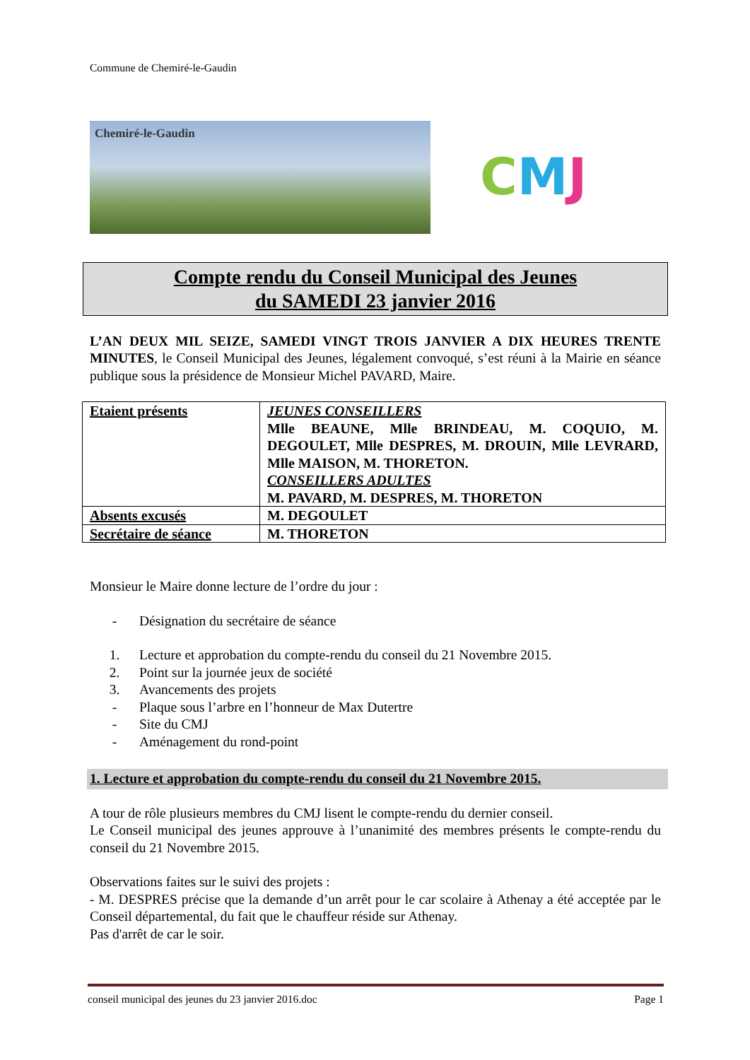Commune de Chemiré-le-Gaudin
Chemiré-le-Gaudin
CMJ
Compte rendu du Conseil Municipal des Jeunes
du SAMEDI 23 janvier 2016
L’AN DEUX MIL SEIZE, SAMEDI VINGT TROIS JANVIER A DIX HEURES TRENTE MINUTES, le Conseil Municipal des Jeunes, légalement convoqué, s’est réuni à la Mairie en séance publique sous la présidence de Monsieur Michel PAVARD, Maire.
| Etaient présents | JEUNES CONSEILLERS Mlle BEAUNE, Mlle BRINDEAU, M. COQUIO, M. DEGOULET, Mlle DESPRES, M. DROUIN, Mlle LEVRARD, Mlle MAISON, M. THORETON. CONSEILLERS ADULTES M. PAVARD, M. DESPRES, M. THORETON |
| Absents excusés | M. DEGOULET |
| Secrétaire de séance | M. THORETON |
Monsieur le Maire donne lecture de l’ordre du jour :
- Désignation du secrétaire de séance
1. Lecture et approbation du compte-rendu du conseil du 21 Novembre 2015.
2. Point sur la journée jeux de société
3. Avancements des projets
- Plaque sous l’arbre en l’honneur de Max Dutertre
- Site du CMJ
- Aménagement du rond-point
1. Lecture et approbation du compte-rendu du conseil du 21 Novembre 2015.
A tour de rôle plusieurs membres du CMJ lisent le compte-rendu du dernier conseil.
Le Conseil municipal des jeunes approuve à l’unanimité des membres présents le compte-rendu du conseil du 21 Novembre 2015.
Observations faites sur le suivi des projets :
- M. DESPRES précise que la demande d’un arrêt pour le car scolaire à Athenay a été acceptée par le Conseil départemental, du fait que le chauffeur réside sur Athenay.
Pas d'arrêt de car le soir.
conseil municipal des jeunes du 23 janvier 2016.doc Page 1